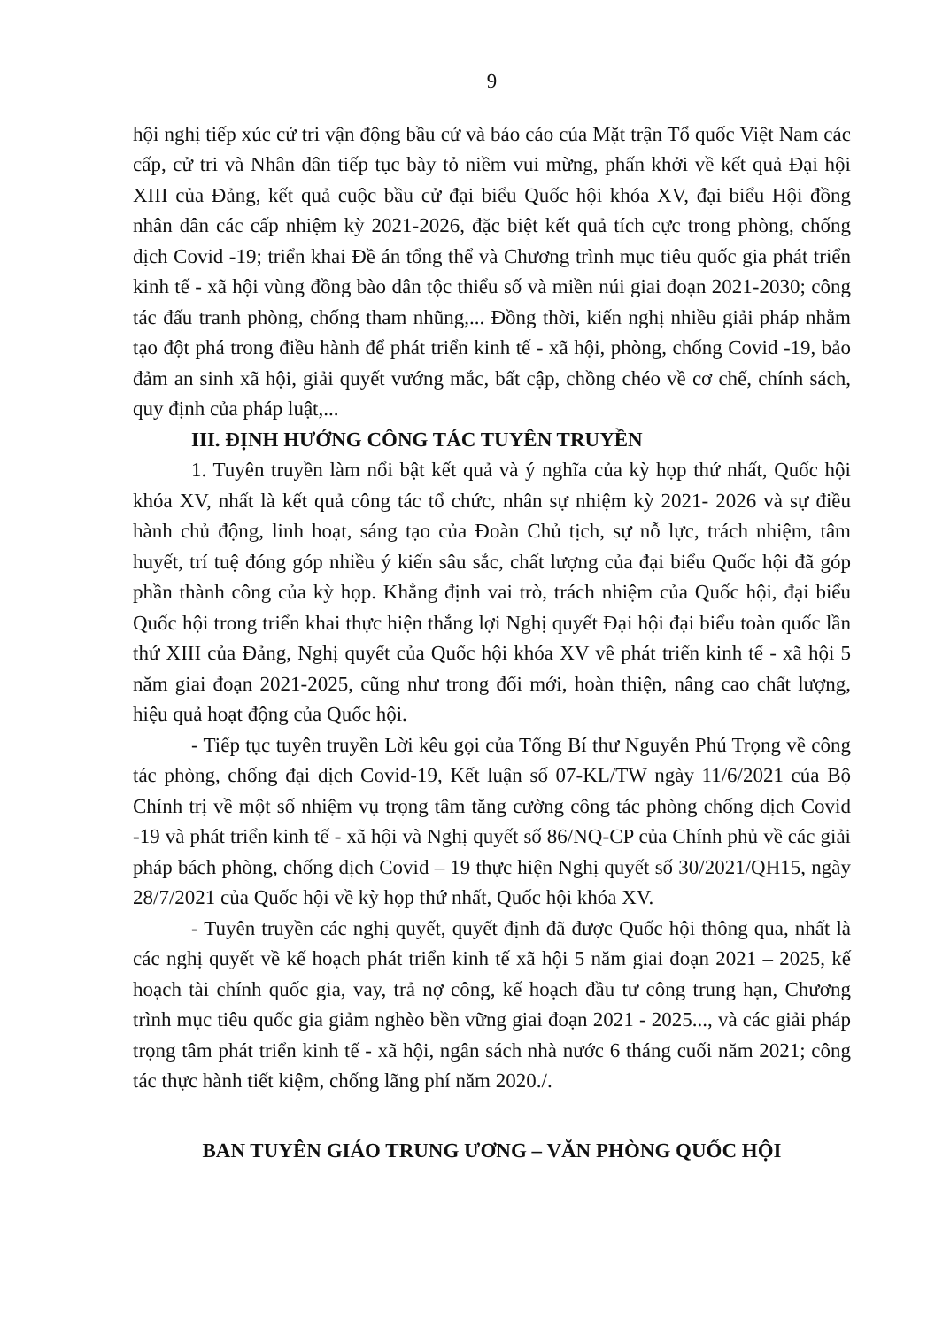9
hội nghị tiếp xúc cử tri vận động bầu cử và báo cáo của Mặt trận Tổ quốc Việt Nam các cấp, cử tri và Nhân dân tiếp tục bày tỏ niềm vui mừng, phấn khởi về kết quả Đại hội XIII của Đảng, kết quả cuộc bầu cử đại biểu Quốc hội khóa XV, đại biểu Hội đồng nhân dân các cấp nhiệm kỳ 2021-2026, đặc biệt kết quả tích cực trong phòng, chống dịch Covid -19; triển khai Đề án tổng thể và Chương trình mục tiêu quốc gia phát triển kinh tế - xã hội vùng đồng bào dân tộc thiểu số và miền núi giai đoạn 2021-2030; công tác đấu tranh phòng, chống tham nhũng,... Đồng thời, kiến nghị nhiều giải pháp nhằm tạo đột phá trong điều hành để phát triển kinh tế - xã hội, phòng, chống Covid -19, bảo đảm an sinh xã hội, giải quyết vướng mắc, bất cập, chồng chéo về cơ chế, chính sách, quy định của pháp luật,...
III. ĐỊNH HƯỚNG CÔNG TÁC TUYÊN TRUYỀN
1. Tuyên truyền làm nổi bật kết quả và ý nghĩa của kỳ họp thứ nhất, Quốc hội khóa XV, nhất là kết quả công tác tổ chức, nhân sự nhiệm kỳ 2021- 2026 và sự điều hành chủ động, linh hoạt, sáng tạo của Đoàn Chủ tịch, sự nỗ lực, trách nhiệm, tâm huyết, trí tuệ đóng góp nhiều ý kiến sâu sắc, chất lượng của đại biểu Quốc hội đã góp phần thành công của kỳ họp. Khẳng định vai trò, trách nhiệm của Quốc hội, đại biểu Quốc hội trong triển khai thực hiện thắng lợi Nghị quyết Đại hội đại biểu toàn quốc lần thứ XIII của Đảng, Nghị quyết của Quốc hội khóa XV về phát triển kinh tế - xã hội 5 năm giai đoạn 2021-2025, cũng như trong đổi mới, hoàn thiện, nâng cao chất lượng, hiệu quả hoạt động của Quốc hội.
- Tiếp tục tuyên truyền Lời kêu gọi của Tổng Bí thư Nguyễn Phú Trọng về công tác phòng, chống đại dịch Covid-19, Kết luận số 07-KL/TW ngày 11/6/2021 của Bộ Chính trị về một số nhiệm vụ trọng tâm tăng cường công tác phòng chống dịch Covid -19 và phát triển kinh tế - xã hội và Nghị quyết số 86/NQ-CP của Chính phủ về các giải pháp bách phòng, chống dịch Covid – 19 thực hiện Nghị quyết số 30/2021/QH15, ngày 28/7/2021 của Quốc hội về kỳ họp thứ nhất, Quốc hội khóa XV.
- Tuyên truyền các nghị quyết, quyết định đã được Quốc hội thông qua, nhất là các nghị quyết về kế hoạch phát triển kinh tế xã hội 5 năm giai đoạn 2021 – 2025, kế hoạch tài chính quốc gia, vay, trả nợ công, kế hoạch đầu tư công trung hạn, Chương trình mục tiêu quốc gia giảm nghèo bền vững giai đoạn 2021 - 2025..., và các giải pháp trọng tâm phát triển kinh tế - xã hội, ngân sách nhà nước 6 tháng cuối năm 2021; công tác thực hành tiết kiệm, chống lãng phí năm 2020./.
BAN TUYÊN GIÁO TRUNG ƯƠNG – VĂN PHÒNG QUỐC HỘI